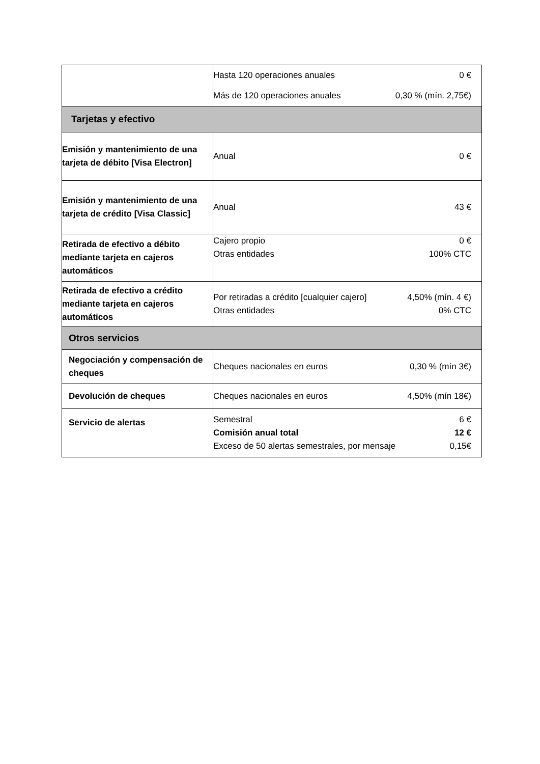| | Hasta 120 operaciones anuales 0 € Más de 120 operaciones anuales 0,30 % (mín. 2,75€) |
| Tarjetas y efectivo | |
| Emisión y mantenimiento de una tarjeta de débito [Visa Electron] | Anual 0 € |
| Emisión y mantenimiento de una tarjeta de crédito [Visa Classic] | Anual 43 € |
| Retirada de efectivo a débito mediante tarjeta en cajeros automáticos | Cajero propio 0 € Otras entidades 100% CTC |
| Retirada de efectivo a crédito mediante tarjeta en cajeros automáticos | Por retiradas a crédito [cualquier cajero] 4,50% (mín. 4 €) Otras entidades 0% CTC |
| Otros servicios | |
| Negociación y compensación de cheques | Cheques nacionales en euros 0,30 % (mín 3€) |
| Devolución de cheques | Cheques nacionales en euros 4,50% (mín 18€) |
| Servicio de alertas | Semestral 6 € Comisión anual total 12 € Exceso de 50 alertas semestrales, por mensaje 0,15€ |